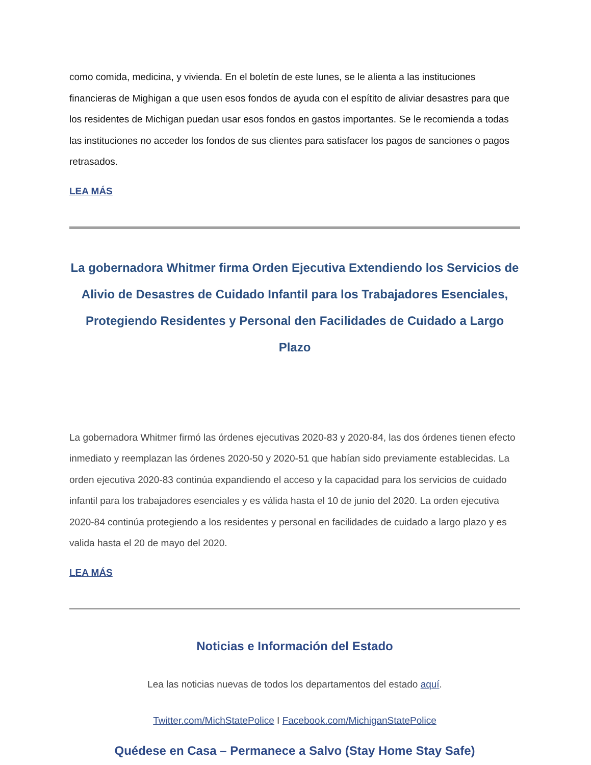como comida, medicina, y vivienda. En el boletín de este lunes, se le alienta a las instituciones financieras de Mighigan a que usen esos fondos de ayuda con el espítito de aliviar desastres para que los residentes de Michigan puedan usar esos fondos en gastos importantes. Se le recomienda a todas las instituciones no acceder los fondos de sus clientes para satisfacer los pagos de sanciones o pagos retrasados.
LEA MÁS
La gobernadora Whitmer firma Orden Ejecutiva Extendiendo los Servicios de Alivio de Desastres de Cuidado Infantil para los Trabajadores Esenciales, Protegiendo Residentes y Personal den Facilidades de Cuidado a Largo Plazo
La gobernadora Whitmer firmó las órdenes ejecutivas 2020-83 y 2020-84, las dos órdenes tienen efecto inmediato y reemplazan las órdenes 2020-50 y 2020-51 que habían sido previamente establecidas. La orden ejecutiva 2020-83 continúa expandiendo el acceso y la capacidad para los servicios de cuidado infantil para los trabajadores esenciales y es válida hasta el 10 de junio del 2020. La orden ejecutiva 2020-84 continúa protegiendo a los residentes y personal en facilidades de cuidado a largo plazo y es valida hasta el 20 de mayo del 2020.
LEA MÁS
Noticias e Información del Estado
Lea las noticias nuevas de todos los departamentos del estado aquí.
Twitter.com/MichStatePolice I Facebook.com/MichiganStatePolice
Quédese en Casa – Permanece a Salvo (Stay Home Stay Safe)